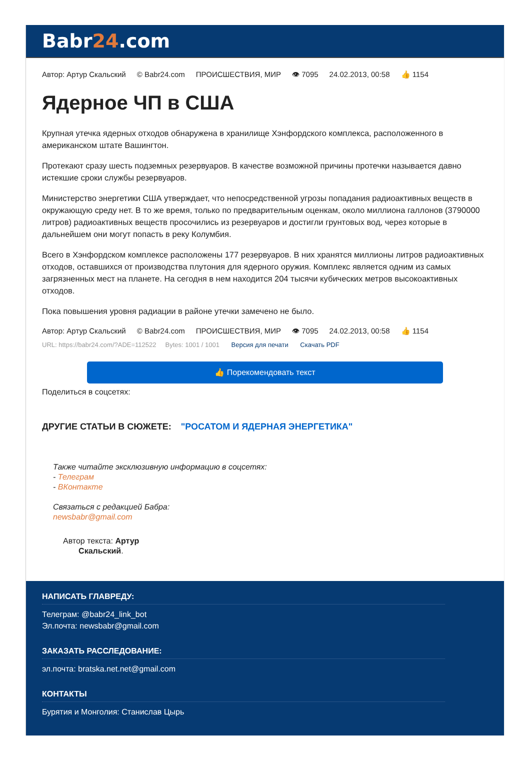Babr24.com
Автор: Артур Скальский © Babr24.com ПРОИСШЕСТВИЯ, МИР 👁 7095 24.02.2013, 00:58 👍 1154
Ядерное ЧП в США
Крупная утечка ядерных отходов обнаружена в хранилище Хэнфордского комплекса, расположенного в американском штате Вашингтон.
Протекают сразу шесть подземных резервуаров. В качестве возможной причины протечки называется давно истекшие сроки службы резервуаров.
Министерство энергетики США утверждает, что непосредственной угрозы попадания радиоактивных веществ в окружающую среду нет. В то же время, только по предварительным оценкам, около миллиона галлонов (3790000 литров) радиоактивных веществ просочились из резервуаров и достигли грунтовых вод, через которые в дальнейшем они могут попасть в реку Колумбия.
Всего в Хэнфордском комплексе расположены 177 резервуаров. В них хранятся миллионы литров радиоактивных отходов, оставшихся от производства плутония для ядерного оружия. Комплекс является одним из самых загрязненных мест на планете. На сегодня в нем находится 204 тысячи кубических метров высокоактивных отходов.
Пока повышения уровня радиации в районе утечки замечено не было.
Автор: Артур Скальский © Babr24.com ПРОИСШЕСТВИЯ, МИР 👁 7095 24.02.2013, 00:58 👍 1154
URL: https://babr24.com/?ADE=112522 Bytes: 1001 / 1001 Версия для печати Скачать PDF
👍 Порекомендовать текст
Поделиться в соцсетях:
ДРУГИЕ СТАТЬИ В СЮЖЕТЕ: "РОСАТОМ И ЯДЕРНАЯ ЭНЕРГЕТИКА"
Также читайте эксклюзивную информацию в соцсетях:
- Телеграм
- ВКонтакте
Связаться с редакцией Бабра:
newsbabr@gmail.com
Автор текста: Артур
Скальский.
НАПИСАТЬ ГЛАВРЕДУ:
Телеграм: @babr24_link_bot
Эл.почта: newsbabr@gmail.com
ЗАКАЗАТЬ РАССЛЕДОВАНИЕ:
эл.почта: bratska.net.net@gmail.com
КОНТАКТЫ
Бурятия и Монголия: Станислав Цырь